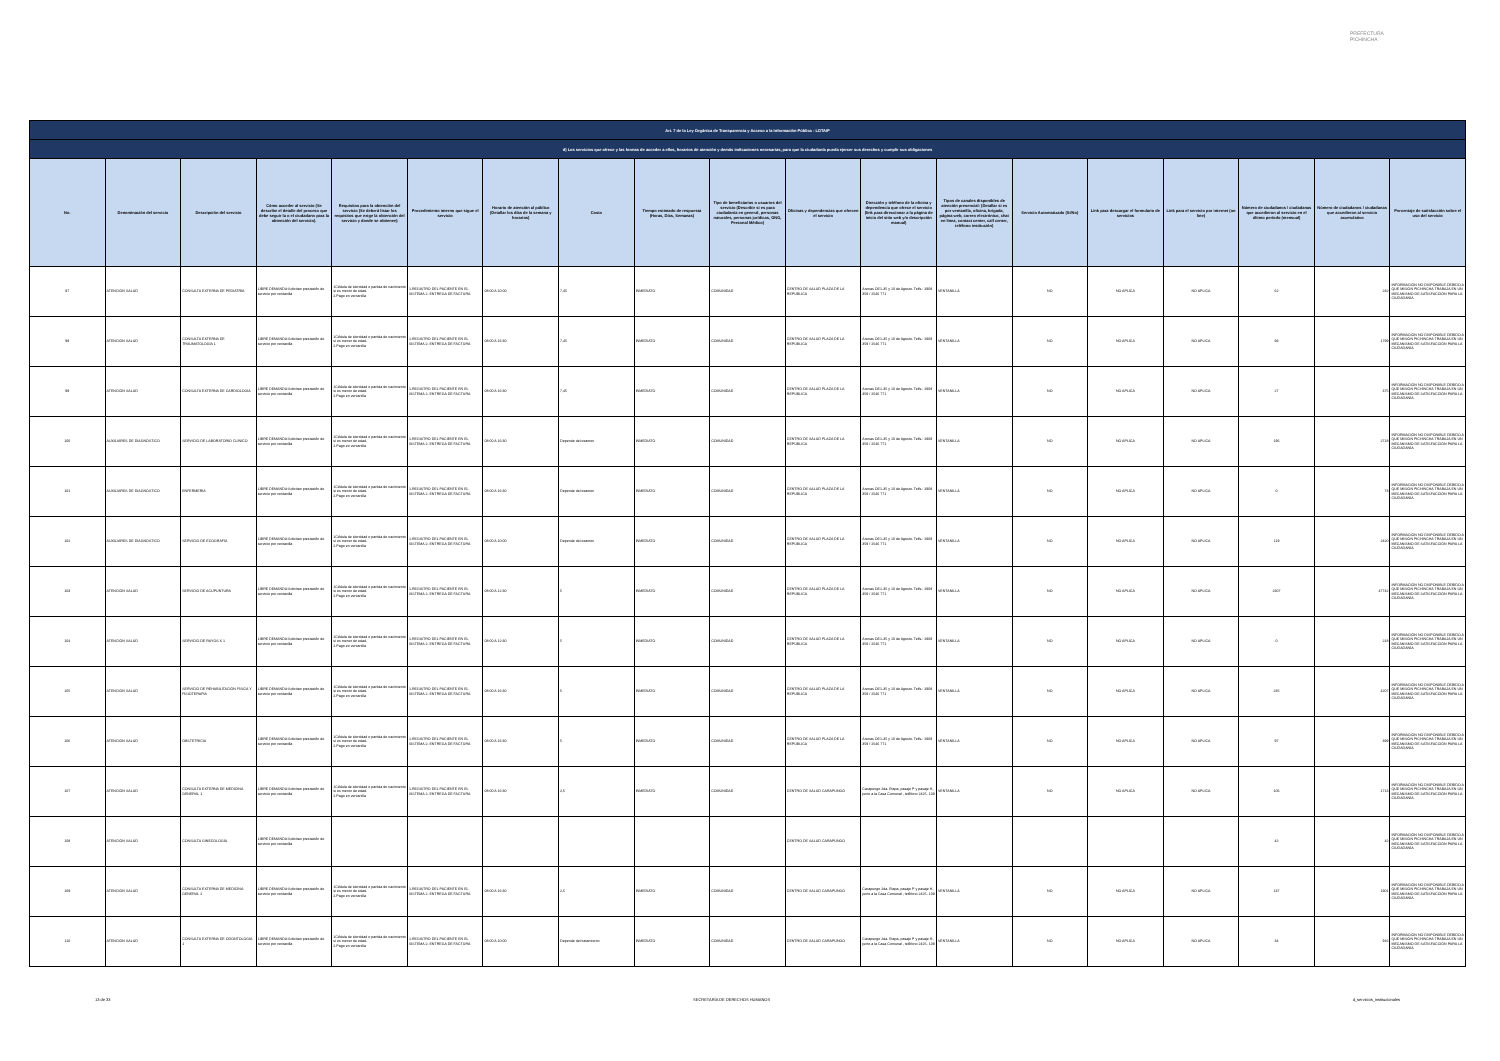PREFECTURA PICHINCHA
| Art. 7 de la Ley Orgánica de Transparencia y Acceso a la Información Pública - LOTAIP | | | | | | | | | | | | | | | | | | |
| --- | --- | --- | --- | --- | --- | --- | --- | --- | --- | --- | --- | --- | --- | --- | --- | --- | --- | --- |
| d) Los servicios que ofrece y las formas de acceder a ellos, horarios de atención y demás indicaciones necesarias, para que la ciudadanía pueda ejercer sus derechos y cumplir sus obligaciones | | | | | | | | | | | | | | | | | | |
| No. | Denominación del servicio | Descripción del servicio | Cómo acceder al servicio (Se describe el detalle del proceso que debe seguir la o el ciudadano para la obtención del servicio). | Requisitos para la obtención del servicio (Se deberá listar los requisitos que exige la obtención del servicio y donde se obtienen) | Procedimiento interno que sigue el servicio | Horario de atención al público (Detallar los días de la semana y horarios) | Costo | Tiempo estimado de respuesta (Horas, Días, Semanas) | Tipo de beneficiarios o usuarios del servicio (Describir si es para ciudadanía en general, personas naturales, personas jurídicas, ONG, Personal Médico) | Oficinas y dependencias que ofrecen el servicio | Dirección y teléfono de la oficina y dependencia que ofrece el servicio (link para direccionar a la página de inicio del sitio web y/o descripción manual) | Tipos de canales disponibles de atención presencial: (Detallar si es por ventanilla, oficina, brigada, página web, correo electrónico, chat en línea, contact center, call center, teléfono institución) | Servicio Automatizado (Si/No) | Link para descargar el formulario de servicios | Link para el servicio por internet (on line) | Número de ciudadanos / ciudadanas que accedieron al servicio en el último período (mensual) | Número de ciudadanos / ciudadanas que accedieron al servicio acumulativo | Porcentaje de satisfacción sobre el uso del servicio |
| 97 | ATENCIÓN SALUD | CONSULTA EXTERNA DE PEDIATRÍA | LIBRE DEMANDA:Solicitan prestación de servicio por ventanilla | 1Cédula de identidad o partida de nacimiento si es menor de edad. 2.Pago en ventanilla | 1.REGISTRO DEL PACIENTE EN EL SISTEMA 2. ENTREGA DE FACTURA | 08:00 A 10:00 | 7,45 | INMEDIATO | COMUNIDAD | CENTRO DE SALUD PLAZA DE LA REPÚBLICA | Arenas OE1-35 y 10 de Agosto. Telfs.: 2908 359 / 2546 771 | VENTANILLA | NO | NO APLICA | NO APLICA | 62 | 232 | INFORMACIÓN NO DISPONIBLE DEBIDO A QUE MISIÓN PICHINCHA TRABAJA EN UN MECANISMO DE SATISFACCIÓN PARA LA CIUDADANÍA |
| 98 | ATENCIÓN SALUD | CONSULTA EXTERNA DE TRAUMATOLOGÍA 1 | LIBRE DEMANDA:Solicitan prestación de servicio por ventanilla | 1Cédula de identidad o partida de nacimiento si es menor de edad. 2.Pago en ventanilla | 1.REGISTRO DEL PACIENTE EN EL SISTEMA 2. ENTREGA DE FACTURA | 08:00 A 16:30 | 7,45 | INMEDIATO | COMUNIDAD | CENTRO DE SALUD PLAZA DE LA REPÚBLICA | Arenas OE1-35 y 10 de Agosto. Telfs.: 2908 359 / 2546 771 | VENTANILLA | NO | NO APLICA | NO APLICA | 93 | 1799 | INFORMACIÓN NO DISPONIBLE DEBIDO A QUE MISIÓN PICHINCHA TRABAJA EN UN MECANISMO DE SATISFACCIÓN PARA LA CIUDADANÍA |
| 99 | ATENCIÓN SALUD | CONSULTA EXTERNA DE CARDIOLOGÍA | LIBRE DEMANDA:Solicitan prestación de servicio por ventanilla | 1Cédula de identidad o partida de nacimiento si es menor de edad. 2.Pago en ventanilla | 1.REGISTRO DEL PACIENTE EN EL SISTEMA 2. ENTREGA DE FACTURA | 08:00 A 16:30 | 7,45 | INMEDIATO | COMUNIDAD | CENTRO DE SALUD PLAZA DE LA REPÚBLICA | Arenas OE1-35 y 10 de Agosto. Telfs.: 2908 359 / 2546 771 | VENTANILLA | NO | NO APLICA | NO APLICA | 27 | 375 | INFORMACIÓN NO DISPONIBLE DEBIDO A QUE MISIÓN PICHINCHA TRABAJA EN UN MECANISMO DE SATISFACCIÓN PARA LA CIUDADANÍA |
| 100 | AUXILIARES DE DIAGNÓSTICO | SERVICIO DE LABORATORIO CLÍNICO | LIBRE DEMANDA:Solicitan prestación de servicio por ventanilla | 1Cédula de identidad o partida de nacimiento si es menor de edad. 2.Pago en ventanilla | 1.REGISTRO DEL PACIENTE EN EL SISTEMA 2. ENTREGA DE FACTURA | 08:00 A 16:30 | Depende del examen | INMEDIATO | COMUNIDAD | CENTRO DE SALUD PLAZA DE LA REPÚBLICA | Arenas OE1-35 y 10 de Agosto. Telfs.: 2908 359 / 2546 771 | VENTANILLA | NO | NO APLICA | NO APLICA | 196 | 2718 | INFORMACIÓN NO DISPONIBLE DEBIDO A QUE MISIÓN PICHINCHA TRABAJA EN UN MECANISMO DE SATISFACCIÓN PARA LA CIUDADANÍA |
| 101 | AUXILIARES DE DIAGNÓSTICO | ENFERMERIA | LIBRE DEMANDA:Solicitan prestación de servicio por ventanilla | 1Cédula de identidad o partida de nacimiento si es menor de edad. 2.Pago en ventanilla | 1.REGISTRO DEL PACIENTE EN EL SISTEMA 2. ENTREGA DE FACTURA | 08:00 A 16:30 | Depende del examen | INMEDIATO | COMUNIDAD | CENTRO DE SALUD PLAZA DE LA REPÚBLICA | Arenas OE1-35 y 10 de Agosto. Telfs.: 2908 359 / 2546 771 | VENTANILLA | NO | NO APLICA | NO APLICA | 0 | 73 | INFORMACIÓN NO DISPONIBLE DEBIDO A QUE MISIÓN PICHINCHA TRABAJA EN UN MECANISMO DE SATISFACCIÓN PARA LA CIUDADANÍA |
| 102 | AUXILIARES DE DIAGNÓSTICO | SERVICIO DE ECOGRAFÍA | LIBRE DEMANDA:Solicitan prestación de servicio por ventanilla | 1Cédula de identidad o partida de nacimiento si es menor de edad. 2.Pago en ventanilla | 1.REGISTRO DEL PACIENTE EN EL SISTEMA 2. ENTREGA DE FACTURA | 08:00 A 10:00 | Depende del examen | INMEDIATO | COMUNIDAD | CENTRO DE SALUD PLAZA DE LA REPÚBLICA | Arenas OE1-35 y 10 de Agosto. Telfs.: 2908 359 / 2546 771 | VENTANILLA | NO | NO APLICA | NO APLICA | 119 | 2420 | INFORMACIÓN NO DISPONIBLE DEBIDO A QUE MISIÓN PICHINCHA TRABAJA EN UN MECANISMO DE SATISFACCIÓN PARA LA CIUDADANÍA |
| 103 | ATENCIÓN SALUD | SERVICIO DE ACUPUNTURA | LIBRE DEMANDA:Solicitan prestación de servicio por ventanilla | 1Cédula de identidad o partida de nacimiento si es menor de edad. 2.Pago en ventanilla | 1.REGISTRO DEL PACIENTE EN EL SISTEMA 2. ENTREGA DE FACTURA | 08:00 A 12:30 | 5 | INMEDIATO | COMUNIDAD | CENTRO DE SALUD PLAZA DE LA REPÚBLICA | Arenas OE1-35 y 10 de Agosto. Telfs.: 2908 359 / 2546 771 | VENTANILLA | NO | NO APLICA | NO APLICA | 2307 | 47742 | INFORMACIÓN NO DISPONIBLE DEBIDO A QUE MISIÓN PICHINCHA TRABAJA EN UN MECANISMO DE SATISFACCIÓN PARA LA CIUDADANÍA |
| 104 | ATENCIÓN SALUD | SERVICIO DE RAYOS X 1 | LIBRE DEMANDA:Solicitan prestación de servicio por ventanilla | 1Cédula de identidad o partida de nacimiento si es menor de edad. 2.Pago en ventanilla | 1.REGISTRO DEL PACIENTE EN EL SISTEMA 2. ENTREGA DE FACTURA | 08:00 A 12:30 | 5 | INMEDIATO | COMUNIDAD | CENTRO DE SALUD PLAZA DE LA REPÚBLICA | Arenas OE1-35 y 10 de Agosto. Telfs.: 2908 359 / 2546 771 | VENTANILLA | NO | NO APLICA | NO APLICA | 0 | 218 | INFORMACIÓN NO DISPONIBLE DEBIDO A QUE MISIÓN PICHINCHA TRABAJA EN UN MECANISMO DE SATISFACCIÓN PARA LA CIUDADANÍA |
| 105 | ATENCIÓN SALUD | SERVICIO DE REHABILITACIÓN FÍSICA Y FISIOTERAPIA | LIBRE DEMANDA:Solicitan prestación de servicio por ventanilla | 1Cédula de identidad o partida de nacimiento si es menor de edad. 2.Pago en ventanilla | 1.REGISTRO DEL PACIENTE EN EL SISTEMA 2. ENTREGA DE FACTURA | 08:00 A 16:30 | 5 | INMEDIATO | COMUNIDAD | CENTRO DE SALUD PLAZA DE LA REPÚBLICA | Arenas OE1-35 y 10 de Agosto. Telfs.: 2908 359 / 2546 771 | VENTANILLA | NO | NO APLICA | NO APLICA | 235 | 4207 | INFORMACIÓN NO DISPONIBLE DEBIDO A QUE MISIÓN PICHINCHA TRABAJA EN UN MECANISMO DE SATISFACCIÓN PARA LA CIUDADANÍA |
| 106 | ATENCIÓN SALUD | OBSTETRICIA | LIBRE DEMANDA:Solicitan prestación de servicio por ventanilla | 1Cédula de identidad o partida de nacimiento si es menor de edad. 2.Pago en ventanilla | 1.REGISTRO DEL PACIENTE EN EL SISTEMA 2. ENTREGA DE FACTURA | 08:00 A 16:30 | 5 | INMEDIATO | COMUNIDAD | CENTRO DE SALUD PLAZA DE LA REPÚBLICA | Arenas OE1-35 y 10 de Agosto. Telfs.: 2908 359 / 2546 771 | VENTANILLA | NO | NO APLICA | NO APLICA | 97 | 399 | INFORMACIÓN NO DISPONIBLE DEBIDO A QUE MISIÓN PICHINCHA TRABAJA EN UN MECANISMO DE SATISFACCIÓN PARA LA CIUDADANÍA |
| 107 | ATENCIÓN SALUD | CONSULTA EXTERNA DE MEDICINA GENERAL 1 | LIBRE DEMANDA:Solicitan prestación de servicio por ventanilla | 1Cédula de identidad o partida de nacimiento si es menor de edad. 2.Pago en ventanilla | 1.REGISTRO DEL PACIENTE EN EL SISTEMA 2. ENTREGA DE FACTURA | 08:00 A 16:30 | 2,5 | INMEDIATO | COMUNIDAD | CENTRO DE SALUD CARAPUNGO | Carapungo 2da. Etapa, pasaje P y pasaje H, junto a la Casa Comunal , teléfono 2425- 109 | VENTANILLA | NO | NO APLICA | NO APLICA | 106 | 1713 | INFORMACIÓN NO DISPONIBLE DEBIDO A QUE MISIÓN PICHINCHA TRABAJA EN UN MECANISMO DE SATISFACCIÓN PARA LA CIUDADANÍA |
| 108 | ATENCIÓN SALUD | CONSULTA GINECOLOGÍA | LIBRE DEMANDA:Solicitan prestación de servicio por ventanilla | | | | | | | CENTRO DE SALUD CARAPUNGO | | | | | | 42 | 42 | INFORMACIÓN NO DISPONIBLE DEBIDO A QUE MISIÓN PICHINCHA TRABAJA EN UN MECANISMO DE SATISFACCIÓN PARA LA CIUDADANÍA |
| 109 | ATENCIÓN SALUD | CONSULTA EXTERNA DE MEDICINA GENERAL 2 | LIBRE DEMANDA:Solicitan prestación de servicio por ventanilla | 1Cédula de identidad o partida de nacimiento si es menor de edad. 2.Pago en ventanilla | 1.REGISTRO DEL PACIENTE EN EL SISTEMA 2. ENTREGA DE FACTURA | 08:00 A 16:30 | 2,5 | INMEDIATO | COMUNIDAD | CENTRO DE SALUD CARAPUNGO | Carapungo 2da. Etapa, pasaje P y pasaje H, junto a la Casa Comunal , teléfono 2425- 109 | VENTANILLA | NO | NO APLICA | NO APLICA | 137 | 1901 | INFORMACIÓN NO DISPONIBLE DEBIDO A QUE MISIÓN PICHINCHA TRABAJA EN UN MECANISMO DE SATISFACCIÓN PARA LA CIUDADANÍA |
| 110 | ATENCIÓN SALUD | CONSULTA EXTERNA DE ODONTOLOGÍA 1 | LIBRE DEMANDA:Solicitan prestación de servicio por ventanilla | 1Cédula de identidad o partida de nacimiento si es menor de edad. 2.Pago en ventanilla | 1.REGISTRO DEL PACIENTE EN EL SISTEMA 2. ENTREGA DE FACTURA | 08:00 A 10:00 | Depende del tratamiento | INMEDIATO | COMUNIDAD | CENTRO DE SALUD CARAPUNGO | Carapungo 2da. Etapa, pasaje P y pasaje H, junto a la Casa Comunal , teléfono 2425- 109 | VENTANILLA | NO | NO APLICA | NO APLICA | 34 | 916 | INFORMACIÓN NO DISPONIBLE DEBIDO A QUE MISIÓN PICHINCHA TRABAJA EN UN MECANISMO DE SATISFACCIÓN PARA LA CIUDADANÍA |
13 de 33 SECRETARÍA DE DERECHOS HUMANOS d_servicios_institucionales